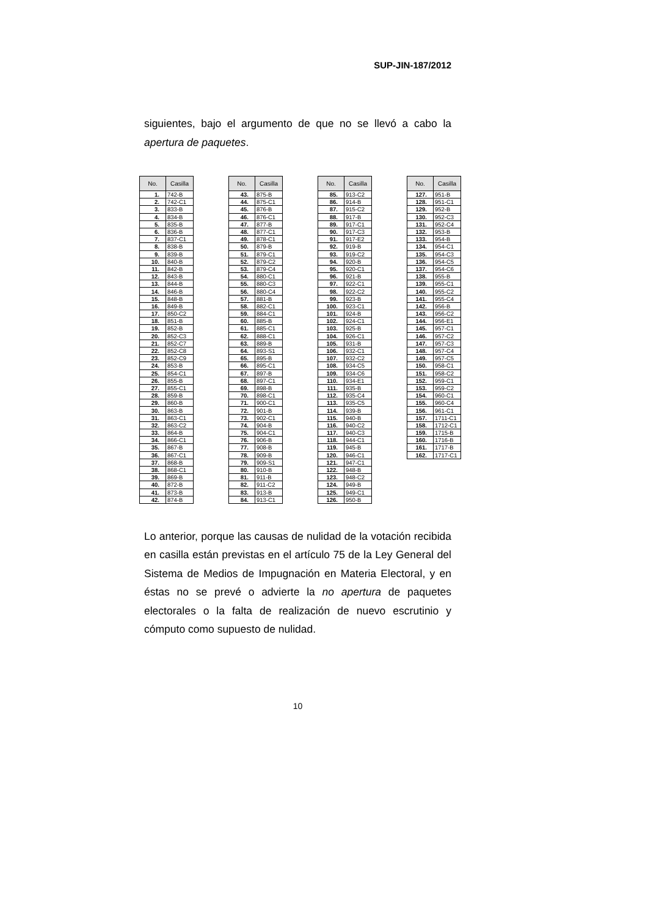SUP-JIN-187/2012
siguientes, bajo el argumento de que no se llevó a cabo la apertura de paquetes.
| No. | Casilla |
| --- | --- |
| 1. | 742-B |
| 2. | 742-C1 |
| 3. | 833-B |
| 4. | 834-B |
| 5. | 835-B |
| 6. | 836-B |
| 7. | 837-C1 |
| 8. | 838-B |
| 9. | 839-B |
| 10. | 840-B |
| 11. | 842-B |
| 12. | 843-B |
| 13. | 844-B |
| 14. | 846-B |
| 15. | 848-B |
| 16. | 849-B |
| 17. | 850-C2 |
| 18. | 851-B |
| 19. | 852-B |
| 20. | 852-C3 |
| 21. | 852-C7 |
| 22. | 852-C8 |
| 23. | 852-C9 |
| 24. | 853-B |
| 25. | 854-C1 |
| 26. | 855-B |
| 27. | 855-C1 |
| 28. | 859-B |
| 29. | 860-B |
| 30. | 863-B |
| 31. | 863-C1 |
| 32. | 863-C2 |
| 33. | 864-B |
| 34. | 866-C1 |
| 35. | 867-B |
| 36. | 867-C1 |
| 37. | 868-B |
| 38. | 868-C1 |
| 39. | 869-B |
| 40. | 872-B |
| 41. | 873-B |
| 42. | 874-B |
| No. | Casilla |
| --- | --- |
| 43. | 875-B |
| 44. | 875-C1 |
| 45. | 876-B |
| 46. | 876-C1 |
| 47. | 877-B |
| 48. | 877-C1 |
| 49. | 878-C1 |
| 50. | 879-B |
| 51. | 879-C1 |
| 52. | 879-C2 |
| 53. | 879-C4 |
| 54. | 880-C1 |
| 55. | 880-C3 |
| 56. | 880-C4 |
| 57. | 881-B |
| 58. | 882-C1 |
| 59. | 884-C1 |
| 60. | 885-B |
| 61. | 885-C1 |
| 62. | 888-C1 |
| 63. | 889-B |
| 64. | 893-S1 |
| 65. | 895-B |
| 66. | 895-C1 |
| 67. | 897-B |
| 68. | 897-C1 |
| 69. | 898-B |
| 70. | 898-C1 |
| 71. | 900-C1 |
| 72. | 901-B |
| 73. | 902-C1 |
| 74. | 904-B |
| 75. | 904-C1 |
| 76. | 906-B |
| 77. | 908-B |
| 78. | 909-B |
| 79. | 909-S1 |
| 80. | 910-B |
| 81. | 911-B |
| 82. | 911-C2 |
| 83. | 913-B |
| 84. | 913-C1 |
| No. | Casilla |
| --- | --- |
| 85. | 913-C2 |
| 86. | 914-B |
| 87. | 915-C2 |
| 88. | 917-B |
| 89. | 917-C1 |
| 90. | 917-C3 |
| 91. | 917-E2 |
| 92. | 919-B |
| 93. | 919-C2 |
| 94. | 920-B |
| 95. | 920-C1 |
| 96. | 921-B |
| 97. | 922-C1 |
| 98. | 922-C2 |
| 99. | 923-B |
| 100. | 923-C1 |
| 101. | 924-B |
| 102. | 924-C1 |
| 103. | 925-B |
| 104. | 926-C1 |
| 105. | 931-B |
| 106. | 932-C1 |
| 107. | 932-C2 |
| 108. | 934-C5 |
| 109. | 934-C6 |
| 110. | 934-E1 |
| 111. | 935-B |
| 112. | 935-C4 |
| 113. | 935-C5 |
| 114. | 939-B |
| 115. | 940-B |
| 116. | 940-C2 |
| 117. | 940-C3 |
| 118. | 944-C1 |
| 119. | 945-B |
| 120. | 946-C1 |
| 121. | 947-C1 |
| 122. | 948-B |
| 123. | 948-C2 |
| 124. | 949-B |
| 125. | 949-C1 |
| 126. | 950-B |
| No. | Casilla |
| --- | --- |
| 127. | 951-B |
| 128. | 951-C1 |
| 129. | 952-B |
| 130. | 952-C3 |
| 131. | 952-C4 |
| 132. | 953-B |
| 133. | 954-B |
| 134. | 954-C1 |
| 135. | 954-C3 |
| 136. | 954-C5 |
| 137. | 954-C6 |
| 138. | 955-B |
| 139. | 955-C1 |
| 140. | 955-C2 |
| 141. | 955-C4 |
| 142. | 956-B |
| 143. | 956-C2 |
| 144. | 956-E1 |
| 145. | 957-C1 |
| 146. | 957-C2 |
| 147. | 957-C3 |
| 148. | 957-C4 |
| 149. | 957-C5 |
| 150. | 958-C1 |
| 151. | 958-C2 |
| 152. | 959-C1 |
| 153. | 959-C2 |
| 154. | 960-C1 |
| 155. | 960-C4 |
| 156. | 961-C1 |
| 157. | 1711-C1 |
| 158. | 1712-C1 |
| 159. | 1715-B |
| 160. | 1716-B |
| 161. | 1717-B |
| 162. | 1717-C1 |
Lo anterior, porque las causas de nulidad de la votación recibida en casilla están previstas en el artículo 75 de la Ley General del Sistema de Medios de Impugnación en Materia Electoral, y en éstas no se prevé o advierte la no apertura de paquetes electorales o la falta de realización de nuevo escrutinio y cómputo como supuesto de nulidad.
10